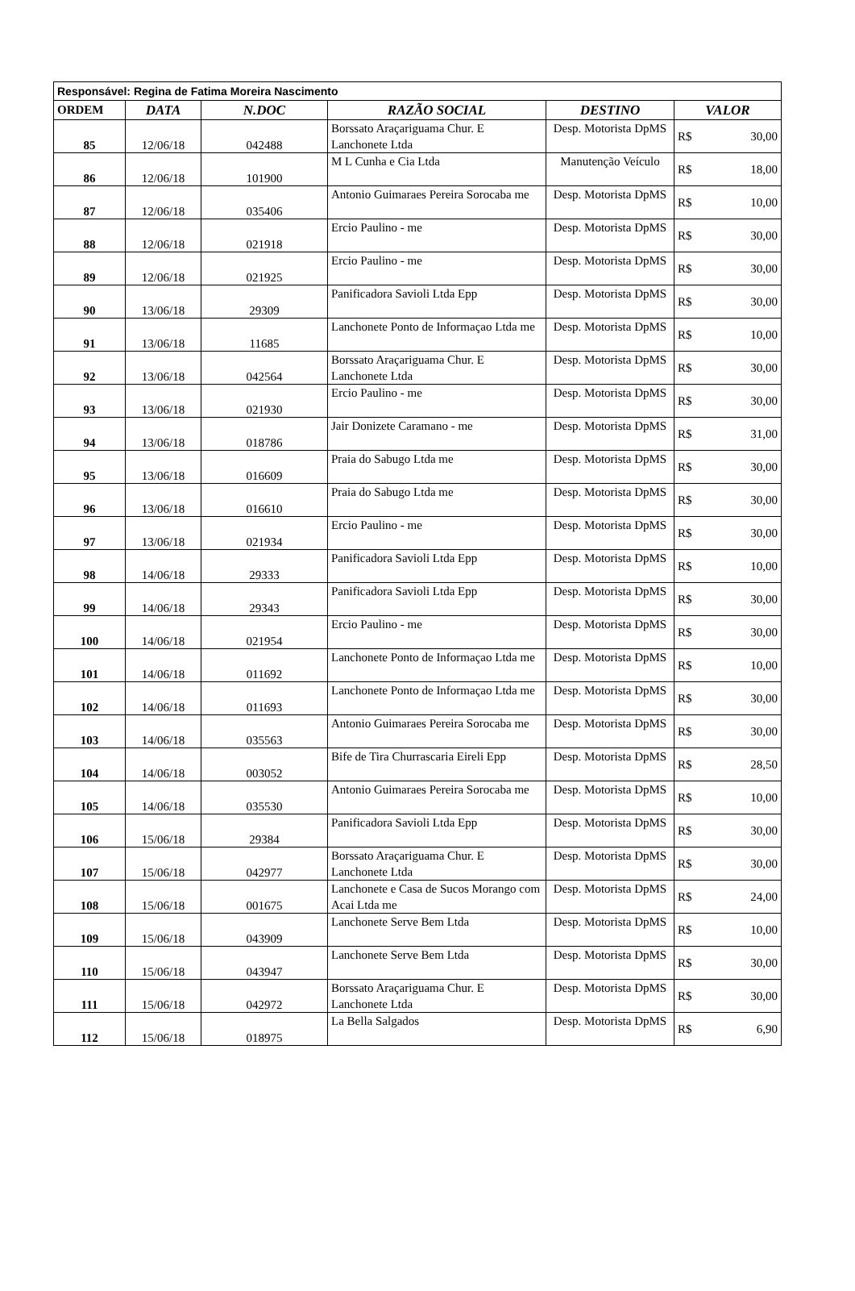| Responsável: Regina de Fatima Moreira Nascimento | | | | | |
| ORDEM | DATA | N.DOC | RAZÃO SOCIAL | DESTINO | VALOR |
| 85 | 12/06/18 | 042488 | Borssato Araçariguama Chur. E Lanchonete Ltda | Desp. Motorista DpMS | R$ 30,00 |
| 86 | 12/06/18 | 101900 | M L Cunha e Cia Ltda | Manutenção Veículo | R$ 18,00 |
| 87 | 12/06/18 | 035406 | Antonio Guimaraes Pereira Sorocaba me | Desp. Motorista DpMS | R$ 10,00 |
| 88 | 12/06/18 | 021918 | Ercio Paulino - me | Desp. Motorista DpMS | R$ 30,00 |
| 89 | 12/06/18 | 021925 | Ercio Paulino - me | Desp. Motorista DpMS | R$ 30,00 |
| 90 | 13/06/18 | 29309 | Panificadora Savioli Ltda Epp | Desp. Motorista DpMS | R$ 30,00 |
| 91 | 13/06/18 | 11685 | Lanchonete Ponto de Informaçao Ltda me | Desp. Motorista DpMS | R$ 10,00 |
| 92 | 13/06/18 | 042564 | Borssato Araçariguama Chur. E Lanchonete Ltda | Desp. Motorista DpMS | R$ 30,00 |
| 93 | 13/06/18 | 021930 | Ercio Paulino - me | Desp. Motorista DpMS | R$ 30,00 |
| 94 | 13/06/18 | 018786 | Jair Donizete Caramano - me | Desp. Motorista DpMS | R$ 31,00 |
| 95 | 13/06/18 | 016609 | Praia do Sabugo Ltda me | Desp. Motorista DpMS | R$ 30,00 |
| 96 | 13/06/18 | 016610 | Praia do Sabugo Ltda me | Desp. Motorista DpMS | R$ 30,00 |
| 97 | 13/06/18 | 021934 | Ercio Paulino - me | Desp. Motorista DpMS | R$ 30,00 |
| 98 | 14/06/18 | 29333 | Panificadora Savioli Ltda Epp | Desp. Motorista DpMS | R$ 10,00 |
| 99 | 14/06/18 | 29343 | Panificadora Savioli Ltda Epp | Desp. Motorista DpMS | R$ 30,00 |
| 100 | 14/06/18 | 021954 | Ercio Paulino - me | Desp. Motorista DpMS | R$ 30,00 |
| 101 | 14/06/18 | 011692 | Lanchonete Ponto de Informaçao Ltda me | Desp. Motorista DpMS | R$ 10,00 |
| 102 | 14/06/18 | 011693 | Lanchonete Ponto de Informaçao Ltda me | Desp. Motorista DpMS | R$ 30,00 |
| 103 | 14/06/18 | 035563 | Antonio Guimaraes Pereira Sorocaba me | Desp. Motorista DpMS | R$ 30,00 |
| 104 | 14/06/18 | 003052 | Bife de Tira Churrascaria Eireli Epp | Desp. Motorista DpMS | R$ 28,50 |
| 105 | 14/06/18 | 035530 | Antonio Guimaraes Pereira Sorocaba me | Desp. Motorista DpMS | R$ 10,00 |
| 106 | 15/06/18 | 29384 | Panificadora Savioli Ltda Epp | Desp. Motorista DpMS | R$ 30,00 |
| 107 | 15/06/18 | 042977 | Borssato Araçariguama Chur. E Lanchonete Ltda | Desp. Motorista DpMS | R$ 30,00 |
| 108 | 15/06/18 | 001675 | Lanchonete e Casa de Sucos Morango com Acai Ltda me | Desp. Motorista DpMS | R$ 24,00 |
| 109 | 15/06/18 | 043909 | Lanchonete Serve Bem Ltda | Desp. Motorista DpMS | R$ 10,00 |
| 110 | 15/06/18 | 043947 | Lanchonete Serve Bem Ltda | Desp. Motorista DpMS | R$ 30,00 |
| 111 | 15/06/18 | 042972 | Borssato Araçariguama Chur. E Lanchonete Ltda | Desp. Motorista DpMS | R$ 30,00 |
| 112 | 15/06/18 | 018975 | La Bella Salgados | Desp. Motorista DpMS | R$ 6,90 |